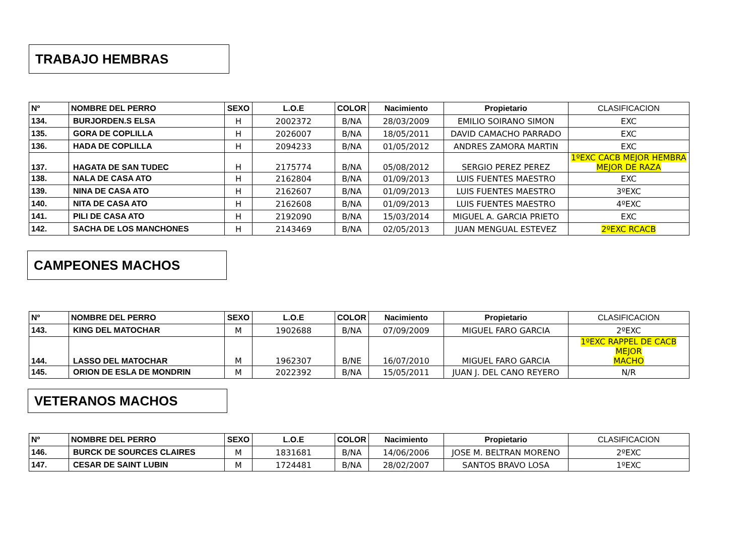TRABAJO HEMBRAS
| Nº | NOMBRE DEL PERRO | SEXO | L.O.E | COLOR | Nacimiento | Propietario | CLASIFICACION |
| --- | --- | --- | --- | --- | --- | --- | --- |
| 134. | BURJORDEN.S ELSA | H | 2002372 | B/NA | 28/03/2009 | EMILIO SOIRANO SIMON | EXC |
| 135. | GORA DE COPLILLA | H | 2026007 | B/NA | 18/05/2011 | DAVID CAMACHO PARRADO | EXC |
| 136. | HADA DE COPLILLA | H | 2094233 | B/NA | 01/05/2012 | ANDRES ZAMORA MARTIN | EXC |
| 137. | HAGATA DE SAN TUDEC | H | 2175774 | B/NA | 05/08/2012 | SERGIO PEREZ PEREZ | 1ºEXC CACB MEJOR HEMBRA MEJOR DE RAZA |
| 138. | NALA DE CASA ATO | H | 2162804 | B/NA | 01/09/2013 | LUIS FUENTES MAESTRO | EXC |
| 139. | NINA DE CASA ATO | H | 2162607 | B/NA | 01/09/2013 | LUIS FUENTES MAESTRO | 3ºEXC |
| 140. | NITA DE CASA ATO | H | 2162608 | B/NA | 01/09/2013 | LUIS FUENTES MAESTRO | 4ºEXC |
| 141. | PILI DE CASA ATO | H | 2192090 | B/NA | 15/03/2014 | MIGUEL A. GARCIA PRIETO | EXC |
| 142. | SACHA DE LOS MANCHONES | H | 2143469 | B/NA | 02/05/2013 | JUAN MENGUAL ESTEVEZ | 2ºEXC RCACB |
CAMPEONES MACHOS
| Nº | NOMBRE DEL PERRO | SEXO | L.O.E | COLOR | Nacimiento | Propietario | CLASIFICACION |
| --- | --- | --- | --- | --- | --- | --- | --- |
| 143. | KING DEL MATOCHAR | M | 1902688 | B/NA | 07/09/2009 | MIGUEL FARO GARCIA | 2ºEXC |
| 144. | LASSO DEL MATOCHAR | M | 1962307 | B/NE | 16/07/2010 | MIGUEL FARO GARCIA | 1ºEXC RAPPEL DE CACB MEJOR MACHO |
| 145. | ORION DE ESLA DE MONDRIN | M | 2022392 | B/NA | 15/05/2011 | JUAN J. DEL CANO REYERO | N/R |
VETERANOS MACHOS
| Nº | NOMBRE DEL PERRO | SEXO | L.O.E | COLOR | Nacimiento | Propietario | CLASIFICACION |
| --- | --- | --- | --- | --- | --- | --- | --- |
| 146. | BURCK DE SOURCES CLAIRES | M | 1831681 | B/NA | 14/06/2006 | JOSE M. BELTRAN MORENO | 2ºEXC |
| 147. | CESAR DE SAINT LUBIN | M | 1724481 | B/NA | 28/02/2007 | SANTOS BRAVO LOSA | 1ºEXC |